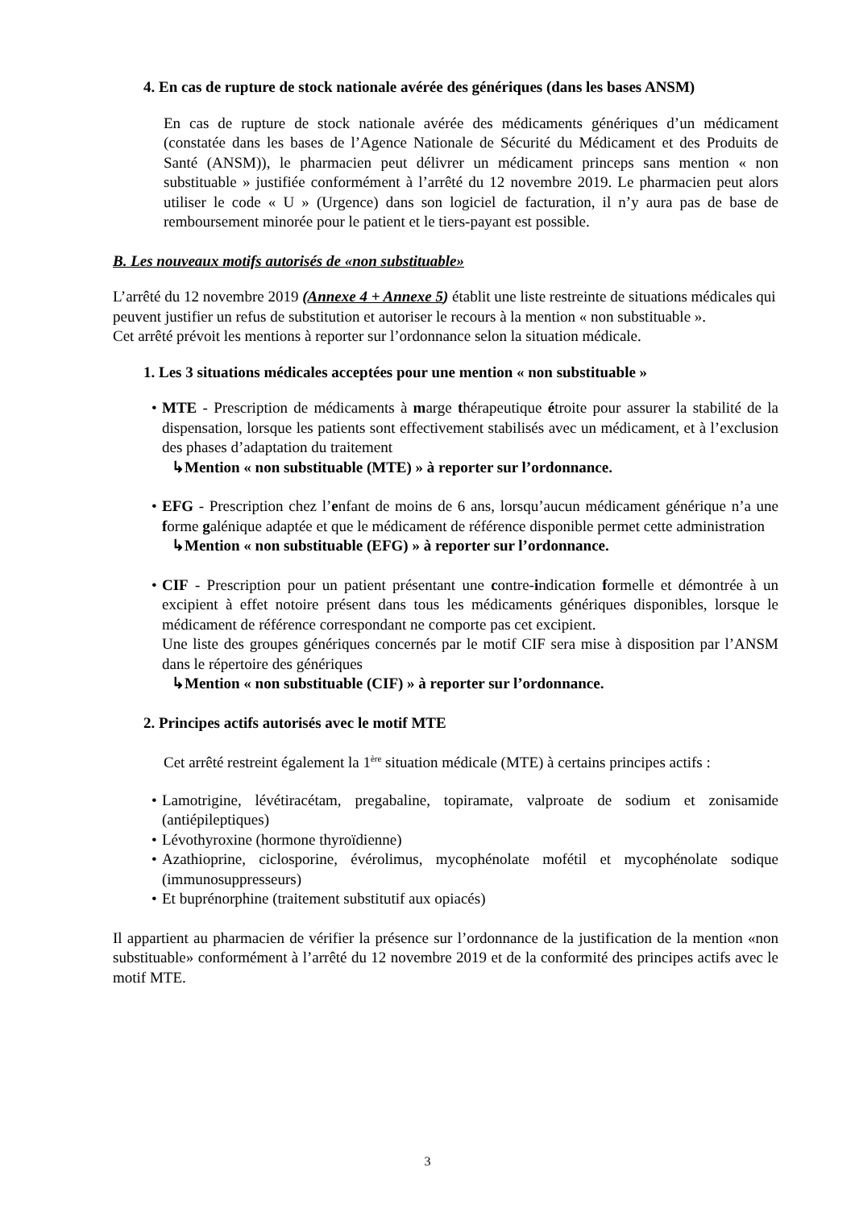4. En cas de rupture de stock nationale avérée des génériques (dans les bases ANSM)
En cas de rupture de stock nationale avérée des médicaments génériques d’un médicament (constatée dans les bases de l’Agence Nationale de Sécurité du Médicament et des Produits de Santé (ANSM)), le pharmacien peut délivrer un médicament princeps sans mention « non substituable » justifiée conformément à l’arrêté du 12 novembre 2019. Le pharmacien peut alors utiliser le code « U » (Urgence) dans son logiciel de facturation, il n’y aura pas de base de remboursement minorée pour le patient et le tiers-payant est possible.
B. Les nouveaux motifs autorisés de «non substituable»
L’arrêté du 12 novembre 2019 (Annexe 4 + Annexe 5) établit une liste restreinte de situations médicales qui peuvent justifier un refus de substitution et autoriser le recours à la mention « non substituable ».
Cet arrêté prévoit les mentions à reporter sur l’ordonnance selon la situation médicale.
1. Les 3 situations médicales acceptées pour une mention « non substituable »
• MTE - Prescription de médicaments à marge thérapeutique étroite pour assurer la stabilité de la dispensation, lorsque les patients sont effectivement stabilisés avec un médicament, et à l’exclusion des phases d’adaptation du traitement
↳Mention « non substituable (MTE) » à reporter sur l’ordonnance.
• EFG - Prescription chez l’enfant de moins de 6 ans, lorsqu’aucun médicament générique n’a une forme galénique adaptée et que le médicament de référence disponible permet cette administration
↳Mention « non substituable (EFG) » à reporter sur l’ordonnance.
• CIF - Prescription pour un patient présentant une contre-indication formelle et démontrée à un excipient à effet notoire présent dans tous les médicaments génériques disponibles, lorsque le médicament de référence correspondant ne comporte pas cet excipient.
Une liste des groupes génériques concernés par le motif CIF sera mise à disposition par l’ANSM dans le répertoire des génériques
↳Mention « non substituable (CIF) » à reporter sur l’ordonnance.
2. Principes actifs autorisés avec le motif MTE
Cet arrêté restreint également la 1<sup>ère</sup> situation médicale (MTE) à certains principes actifs :
• Lamotrigine, lévétiracétam, pregabaline, topiramate, valproate de sodium et zonisamide (antiépileptiques)
• Lévothyroxine (hormone thyroïdienne)
• Azathioprine, ciclosporine, évérolimus, mycophénolate mofétil et mycophénolate sodique (immunosuppresseurs)
• Et buprénorphine (traitement substitutif aux opiacés)
Il appartient au pharmacien de vérifier la présence sur l’ordonnance de la justification de la mention «non substituable» conformément à l’arrêté du 12 novembre 2019 et de la conformité des principes actifs avec le motif MTE.
3